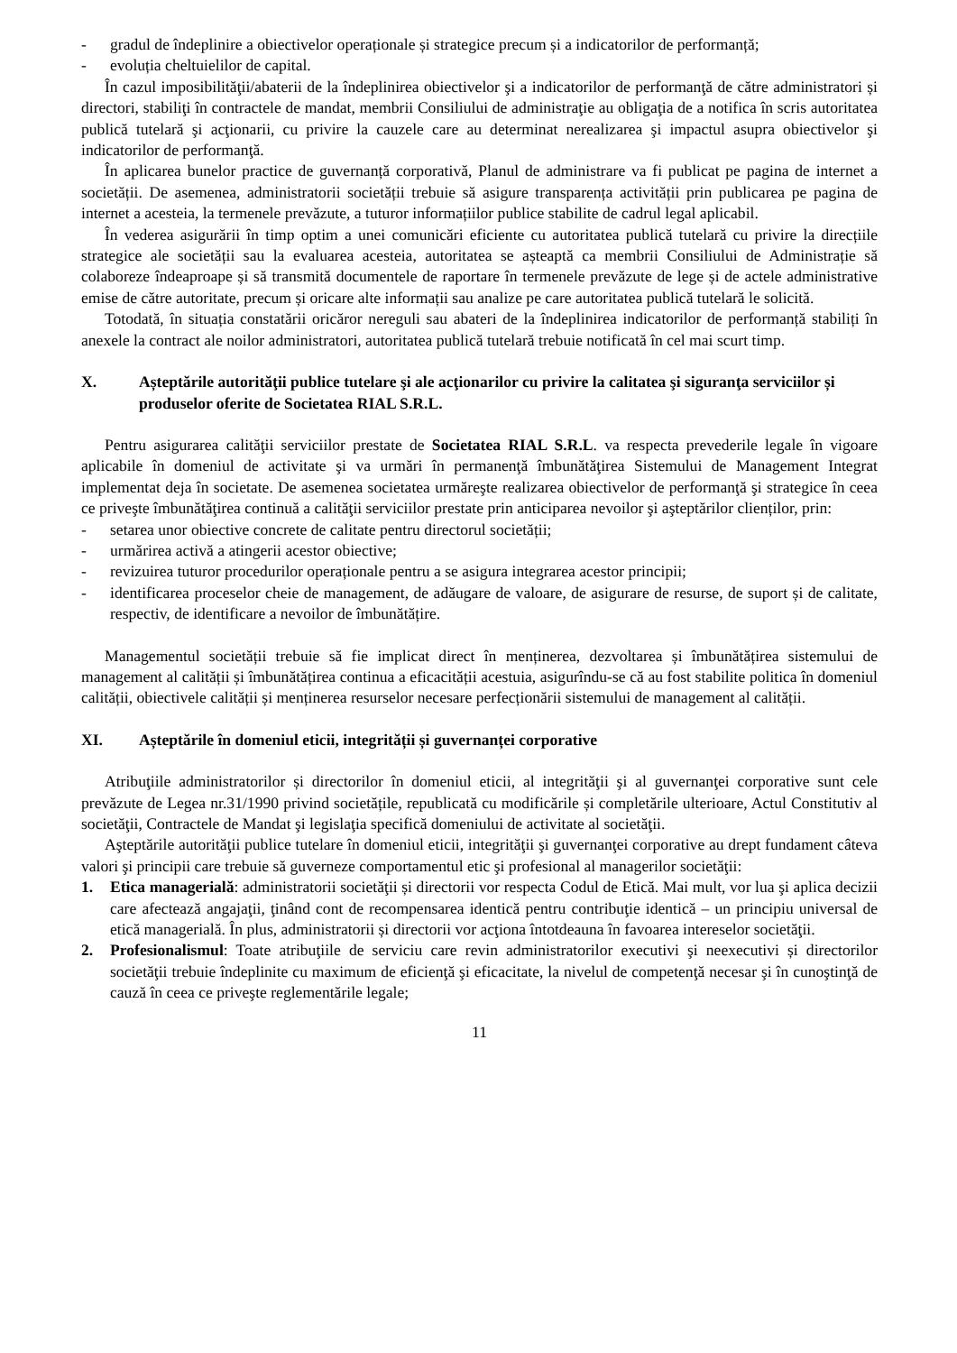- gradul de îndeplinire a obiectivelor operaționale și strategice precum și a indicatorilor de performanță;
- evoluția cheltuielilor de capital.
În cazul imposibilităţii/abaterii de la îndeplinirea obiectivelor şi a indicatorilor de performanţă de către administratori și directori, stabiliţi în contractele de mandat, membrii Consiliului de administraţie au obligaţia de a notifica în scris autoritatea publică tutelară şi acţionarii, cu privire la cauzele care au determinat nerealizarea şi impactul asupra obiectivelor şi indicatorilor de performanţă.
În aplicarea bunelor practice de guvernanță corporativă, Planul de administrare va fi publicat pe pagina de internet a societății. De asemenea, administratorii societății trebuie să asigure transparența activității prin publicarea pe pagina de internet a acesteia, la termenele prevăzute, a tuturor informațiilor publice stabilite de cadrul legal aplicabil.
În vederea asigurării în timp optim a unei comunicări eficiente cu autoritatea publică tutelară cu privire la direcțiile strategice ale societății sau la evaluarea acesteia, autoritatea se așteaptă ca membrii Consiliului de Administrație să colaboreze îndeaproape și să transmită documentele de raportare în termenele prevăzute de lege și de actele administrative emise de către autoritate, precum și oricare alte informații sau analize pe care autoritatea publică tutelară le solicită.
Totodată, în situația constatării oricăror nereguli sau abateri de la îndeplinirea indicatorilor de performanță stabiliți în anexele la contract ale noilor administratori, autoritatea publică tutelară trebuie notificată în cel mai scurt timp.
X. Așteptările autorităţii publice tutelare şi ale acţionarilor cu privire la calitatea şi siguranţa serviciilor și produselor oferite de Societatea RIAL S.R.L.
Pentru asigurarea calităţii serviciilor prestate de Societatea RIAL S.R.L. va respecta prevederile legale în vigoare aplicabile în domeniul de activitate şi va urmări în permanenţă îmbunătăţirea Sistemului de Management Integrat implementat deja în societate. De asemenea societatea urmăreşte realizarea obiectivelor de performanţă şi strategice în ceea ce priveşte îmbunătăţirea continuă a calităţii serviciilor prestate prin anticiparea nevoilor şi aşteptărilor clienților, prin:
- setarea unor obiective concrete de calitate pentru directorul societății;
- urmărirea activă a atingerii acestor obiective;
- revizuirea tuturor procedurilor operaționale pentru a se asigura integrarea acestor principii;
- identificarea proceselor cheie de management, de adăugare de valoare, de asigurare de resurse, de suport și de calitate, respectiv, de identificare a nevoilor de îmbunătățire.
Managementul societății trebuie să fie implicat direct în menținerea, dezvoltarea și îmbunătățirea sistemului de management al calității și îmbunătățirea continua a eficacității acestuia, asigurîndu-se că au fost stabilite politica în domeniul calității, obiectivele calității și menținerea resurselor necesare perfecționării sistemului de management al calității.
XI. Așteptările în domeniul eticii, integrității și guvernanței corporative
Atribuţiile administratorilor și directorilor în domeniul eticii, al integrităţii şi al guvernanţei corporative sunt cele prevăzute de Legea nr.31/1990 privind societățile, republicată cu modificările și completările ulterioare, Actul Constitutiv al societăţii, Contractele de Mandat şi legislaţia specifică domeniului de activitate al societăţii.
Aşteptările autorităţii publice tutelare în domeniul eticii, integrităţii şi guvernanţei corporative au drept fundament câteva valori şi principii care trebuie să guverneze comportamentul etic şi profesional al managerilor societăţii:
1. Etica managerială: administratorii societăţii și directorii vor respecta Codul de Etică. Mai mult, vor lua şi aplica decizii care afectează angajaţii, ţinând cont de recompensarea identică pentru contribuţie identică – un principiu universal de etică managerială. În plus, administratorii și directorii vor acţiona întotdeauna în favoarea intereselor societăţii.
2. Profesionalismul: Toate atribuţiile de serviciu care revin administratorilor executivi şi neexecutivi și directorilor societăţii trebuie îndeplinite cu maximum de eficienţă şi eficacitate, la nivelul de competenţă necesar şi în cunoştinţă de cauză în ceea ce priveşte reglementările legale;
11